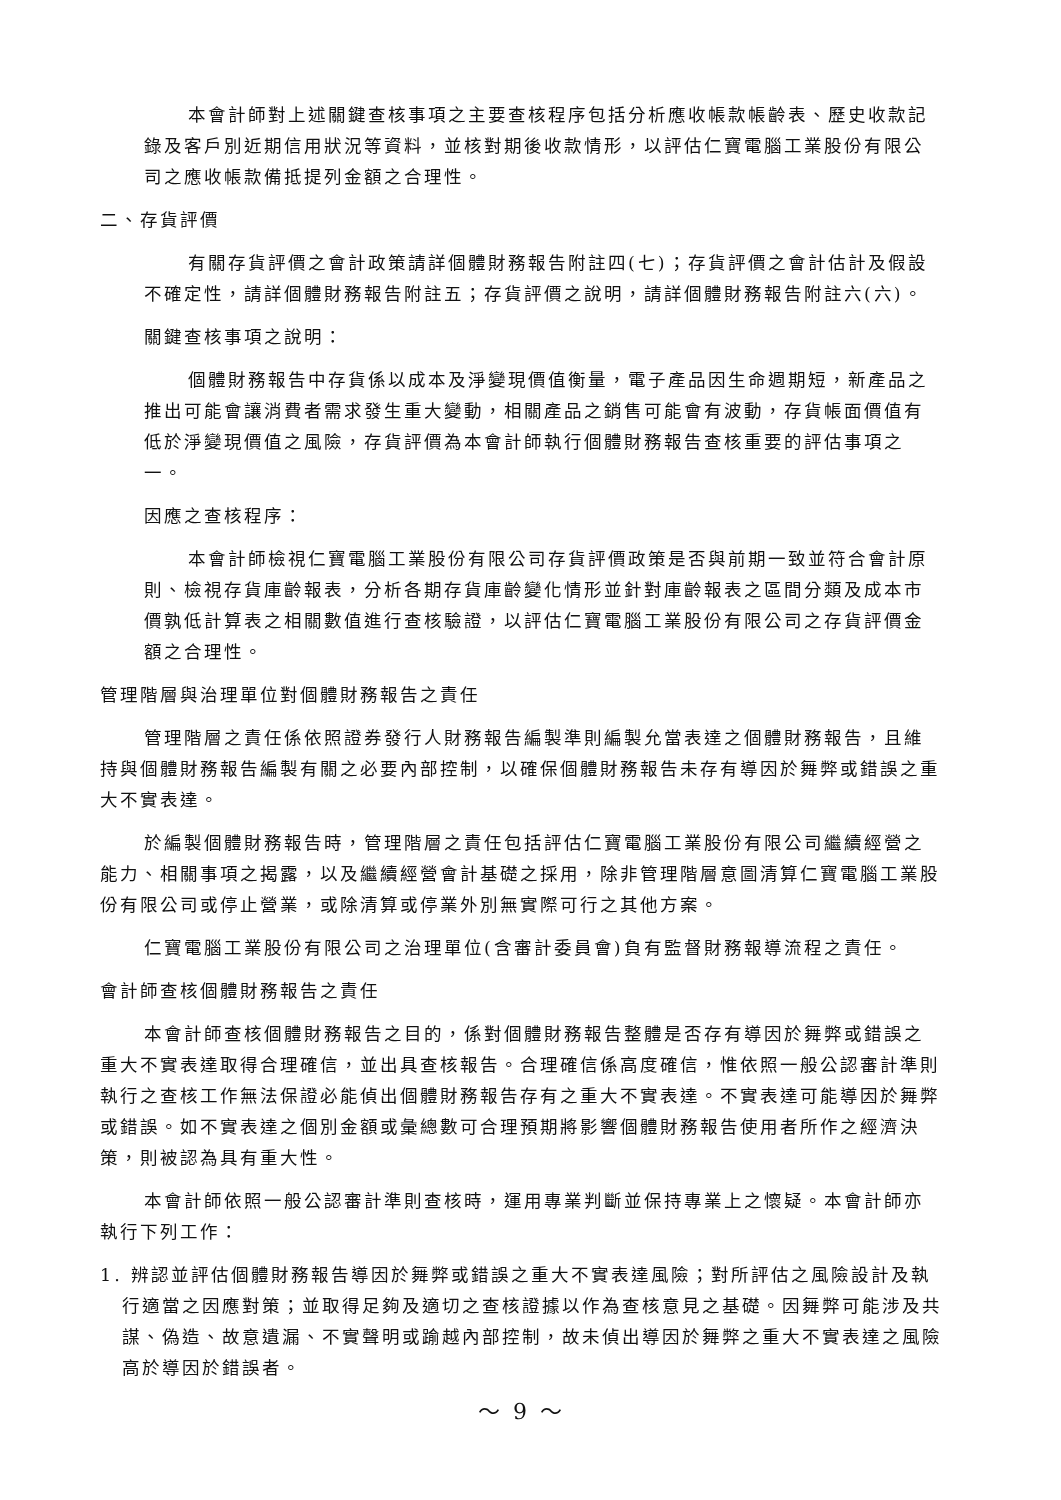本會計師對上述關鍵查核事項之主要查核程序包括分析應收帳款帳齡表、歷史收款記錄及客戶別近期信用狀況等資料，並核對期後收款情形，以評估仁寶電腦工業股份有限公司之應收帳款備抵提列金額之合理性。
二、存貨評價
有關存貨評價之會計政策請詳個體財務報告附註四(七)；存貨評價之會計估計及假設不確定性，請詳個體財務報告附註五；存貨評價之說明，請詳個體財務報告附註六(六)。
關鍵查核事項之說明：
個體財務報告中存貨係以成本及淨變現價值衡量，電子產品因生命週期短，新產品之推出可能會讓消費者需求發生重大變動，相關產品之銷售可能會有波動，存貨帳面價值有低於淨變現價值之風險，存貨評價為本會計師執行個體財務報告查核重要的評估事項之一。
因應之查核程序：
本會計師檢視仁寶電腦工業股份有限公司存貨評價政策是否與前期一致並符合會計原則、檢視存貨庫齡報表，分析各期存貨庫齡變化情形並針對庫齡報表之區間分類及成本市價孰低計算表之相關數值進行查核驗證，以評估仁寶電腦工業股份有限公司之存貨評價金額之合理性。
管理階層與治理單位對個體財務報告之責任
管理階層之責任係依照證券發行人財務報告編製準則編製允當表達之個體財務報告，且維持與個體財務報告編製有關之必要內部控制，以確保個體財務報告未存有導因於舞弊或錯誤之重大不實表達。
於編製個體財務報告時，管理階層之責任包括評估仁寶電腦工業股份有限公司繼續經營之能力、相關事項之揭露，以及繼續經營會計基礎之採用，除非管理階層意圖清算仁寶電腦工業股份有限公司或停止營業，或除清算或停業外別無實際可行之其他方案。
仁寶電腦工業股份有限公司之治理單位(含審計委員會)負有監督財務報導流程之責任。
會計師查核個體財務報告之責任
本會計師查核個體財務報告之目的，係對個體財務報告整體是否存有導因於舞弊或錯誤之重大不實表達取得合理確信，並出具查核報告。合理確信係高度確信，惟依照一般公認審計準則執行之查核工作無法保證必能偵出個體財務報告存有之重大不實表達。不實表達可能導因於舞弊或錯誤。如不實表達之個別金額或彙總數可合理預期將影響個體財務報告使用者所作之經濟決策，則被認為具有重大性。
本會計師依照一般公認審計準則查核時，運用專業判斷並保持專業上之懷疑。本會計師亦執行下列工作：
1. 辨認並評估個體財務報告導因於舞弊或錯誤之重大不實表達風險；對所評估之風險設計及執行適當之因應對策；並取得足夠及適切之查核證據以作為查核意見之基礎。因舞弊可能涉及共謀、偽造、故意遺漏、不實聲明或踰越內部控制，故未偵出導因於舞弊之重大不實表達之風險高於導因於錯誤者。
～ 9 ～